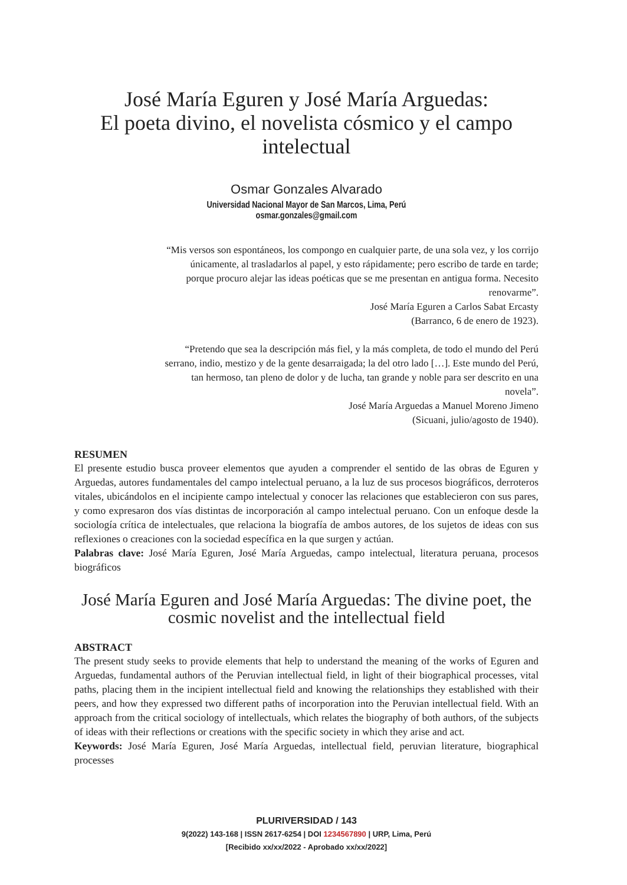José María Eguren y José María Arguedas:
El poeta divino, el novelista cósmico y el campo
intelectual
Osmar Gonzales Alvarado
Universidad Nacional Mayor de San Marcos, Lima, Perú
osmar.gonzales@gmail.com
“Mis versos son espontáneos, los compongo en cualquier parte, de una sola vez, y los corrijo únicamente, al trasladarlos al papel, y esto rápidamente; pero escribo de tarde en tarde; porque procuro alejar las ideas poéticas que se me presentan en antigua forma. Necesito renovarme”.
José María Eguren a Carlos Sabat Ercasty
(Barranco, 6 de enero de 1923).
“Pretendo que sea la descripción más fiel, y la más completa, de todo el mundo del Perú serrano, indio, mestizo y de la gente desarraigada; la del otro lado […]. Este mundo del Perú, tan hermoso, tan pleno de dolor y de lucha, tan grande y noble para ser descrito en una novela”.
José María Arguedas a Manuel Moreno Jimeno
(Sicuani, julio/agosto de 1940).
RESUMEN
El presente estudio busca proveer elementos que ayuden a comprender el sentido de las obras de Eguren y Arguedas, autores fundamentales del campo intelectual peruano, a la luz de sus procesos biográficos, derroteros vitales, ubicándolos en el incipiente campo intelectual y conocer las relaciones que establecieron con sus pares, y como expresaron dos vías distintas de incorporación al campo intelectual peruano. Con un enfoque desde la sociología crítica de intelectuales, que relaciona la biografía de ambos autores, de los sujetos de ideas con sus reflexiones o creaciones con la sociedad específica en la que surgen y actúan.
Palabras clave: José María Eguren, José María Arguedas, campo intelectual, literatura peruana, procesos biográficos
José María Eguren and José María Arguedas: The divine poet, the cosmic novelist and the intellectual field
ABSTRACT
The present study seeks to provide elements that help to understand the meaning of the works of Eguren and Arguedas, fundamental authors of the Peruvian intellectual field, in light of their biographical processes, vital paths, placing them in the incipient intellectual field and knowing the relationships they established with their peers, and how they expressed two different paths of incorporation into the Peruvian intellectual field. With an approach from the critical sociology of intellectuals, which relates the biography of both authors, of the subjects of ideas with their reflections or creations with the specific society in which they arise and act.
Keywords: José María Eguren, José María Arguedas, intellectual field, peruvian literature, biographical processes
PLURIVERSIDAD / 143
9(2022) 143-168 | ISSN 2617-6254 | DOI 1234567890 | URP, Lima, Perú
[Recibido xx/xx/2022 - Aprobado xx/xx/2022]